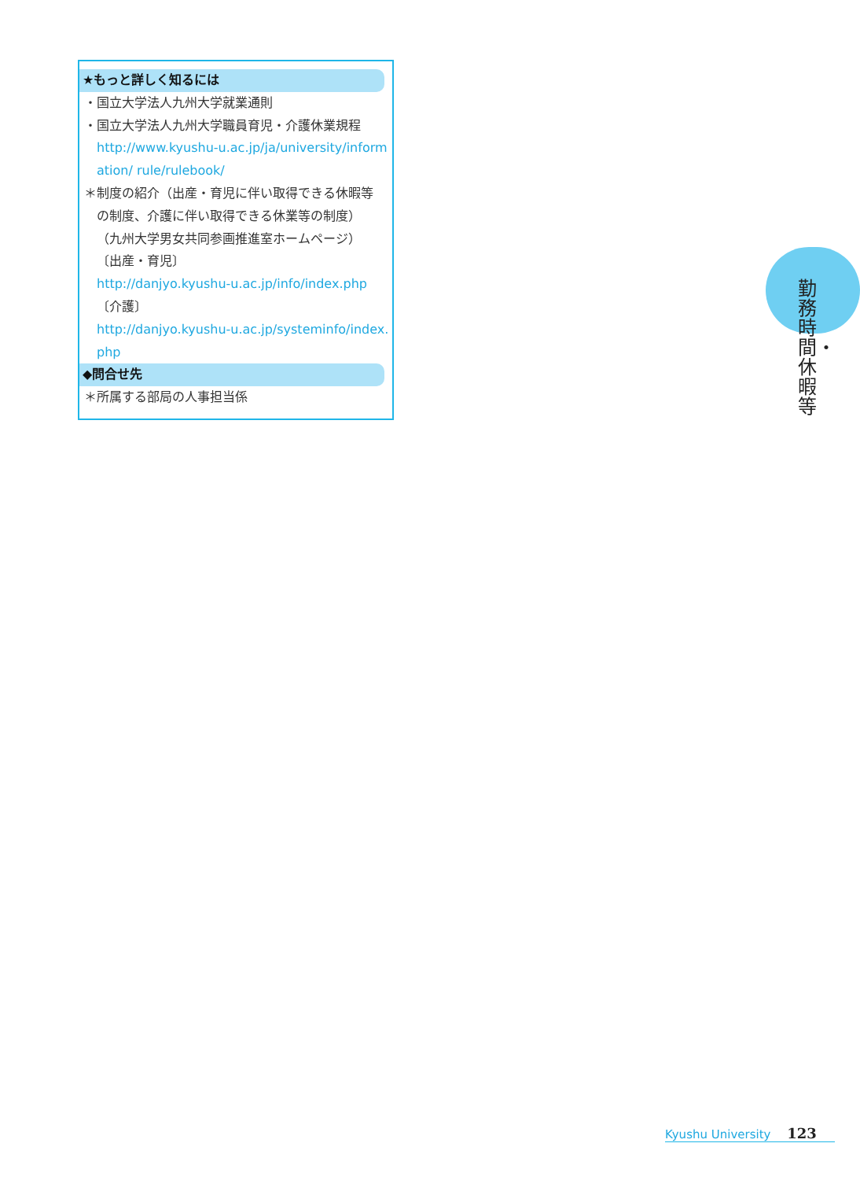★もっと詳しく知るには
・国立大学法人九州大学就業通則
・国立大学法人九州大学職員育児・介護休業規程
http://www.kyushu-u.ac.jp/ja/university/information/ rule/rulebook/
＊制度の紹介（出産・育児に伴い取得できる休暇等
の制度、介護に伴い取得できる休業等の制度）
（九州大学男女共同参画推進室ホームページ）
〔出産・育児〕
http://danjyo.kyushu-u.ac.jp/info/index.php
〔介護〕
http://danjyo.kyushu-u.ac.jp/systeminfo/index.php
◆問合せ先
＊所属する部局の人事担当係
勤務時間・休暇等
Kyushu University 123